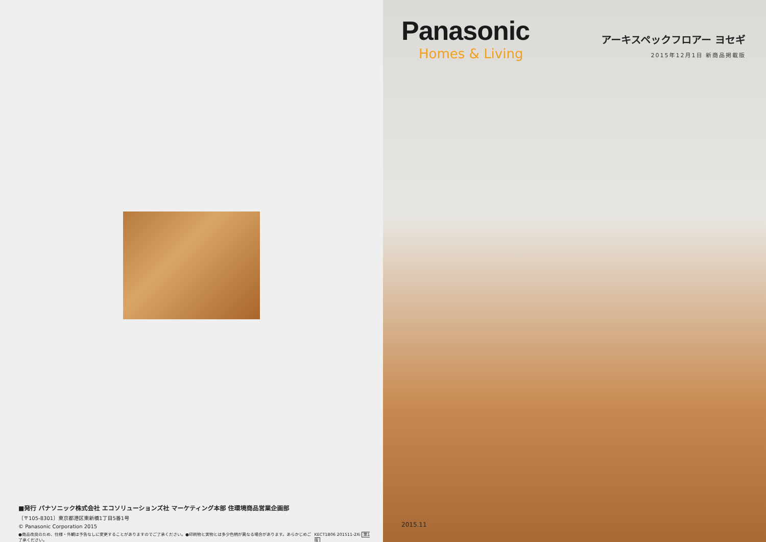■発行 パナソニック株式会社 エコソリューションズ社 マーケティング本部 住環境商品営業企画部
〔〒105-8301〕東京都港区東新橋1丁目5番1号
© Panasonic Corporation 2015
●商品改良のため、仕様・外観は予告なしに変更することがありますのでご了承ください。●印刷物と実物とは多少色柄が異なる場合があります。あらかじめご了承ください。 KECT1B06 201511-2Xi 第1版
Panasonic
Homes & Living
アーキスペックフロアー ヨセギ
2015年12月1日 新商品掲載版
2015.11